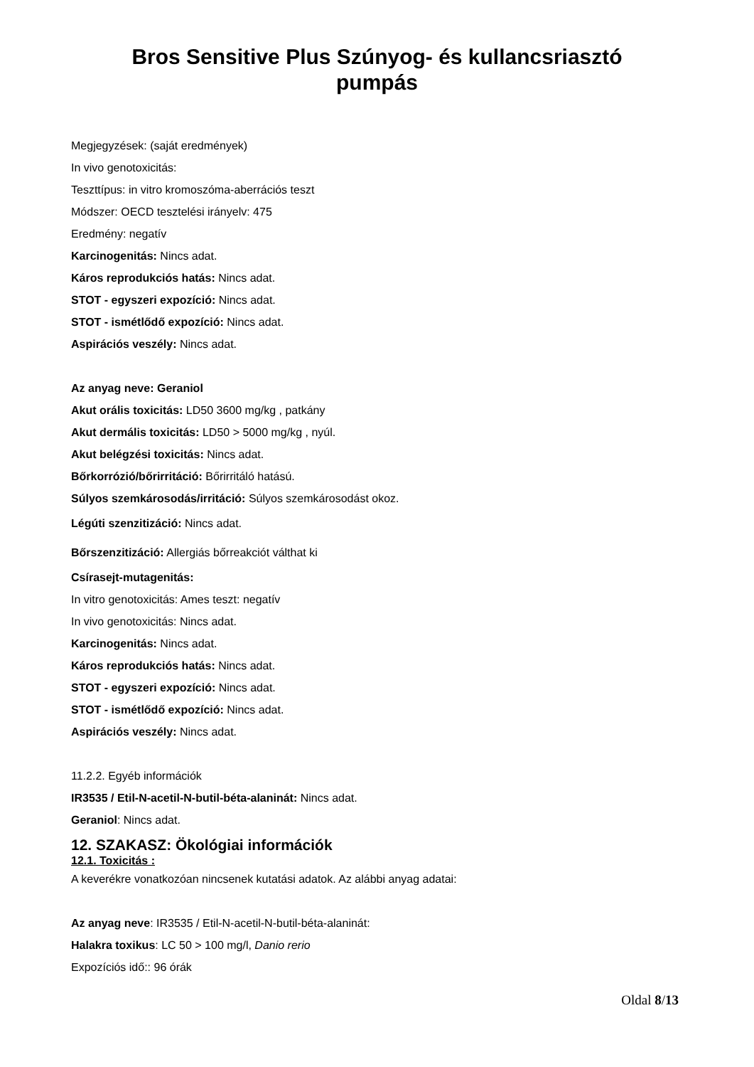Bros Sensitive Plus Szúnyog- és kullancsriasztó
pumpás
Megjegyzések: (saját eredmények)
In vivo genotoxicitás:
Teszttípus: in vitro kromoszóma-aberrációs teszt
Módszer: OECD tesztelési irányelv: 475
Eredmény: negatív
Karcinogenitás: Nincs adat.
Káros reprodukciós hatás: Nincs adat.
STOT - egyszeri expozíció: Nincs adat.
STOT - ismétlődő expozíció: Nincs adat.
Aspirációs veszély: Nincs adat.
Az anyag neve: Geraniol
Akut orális toxicitás: LD50 3600 mg/kg , patkány
Akut dermális toxicitás: LD50 > 5000 mg/kg , nyúl.
Akut belégzési toxicitás: Nincs adat.
Bőrkorrózió/bőrirritáció: Bőrirritáló hatású.
Súlyos szemkárosodás/irritáció: Súlyos szemkárosodást okoz.
Légúti szenzitizáció: Nincs adat.
Bőrszenzitizáció: Allergiás bőrreakciót válthat ki
Csírasejt-mutagenitás:
In vitro genotoxicitás: Ames teszt: negatív
In vivo genotoxicitás: Nincs adat.
Karcinogenitás: Nincs adat.
Káros reprodukciós hatás: Nincs adat.
STOT - egyszeri expozíció: Nincs adat.
STOT - ismétlődő expozíció: Nincs adat.
Aspirációs veszély: Nincs adat.
11.2.2. Egyéb információk
IR3535 / Etil-N-acetil-N-butil-béta-alaninát: Nincs adat.
Geraniol: Nincs adat.
12. SZAKASZ: Ökológiai információk
12.1. Toxicitás :
A keverékre vonatkozóan nincsenek kutatási adatok. Az alábbi anyag adatai:
Az anyag neve: IR3535 / Etil-N-acetil-N-butil-béta-alaninát:
Halakra toxikus: LC 50 > 100 mg/l, Danio rerio
Expozíciós idő:: 96 órák
Oldal 8/13